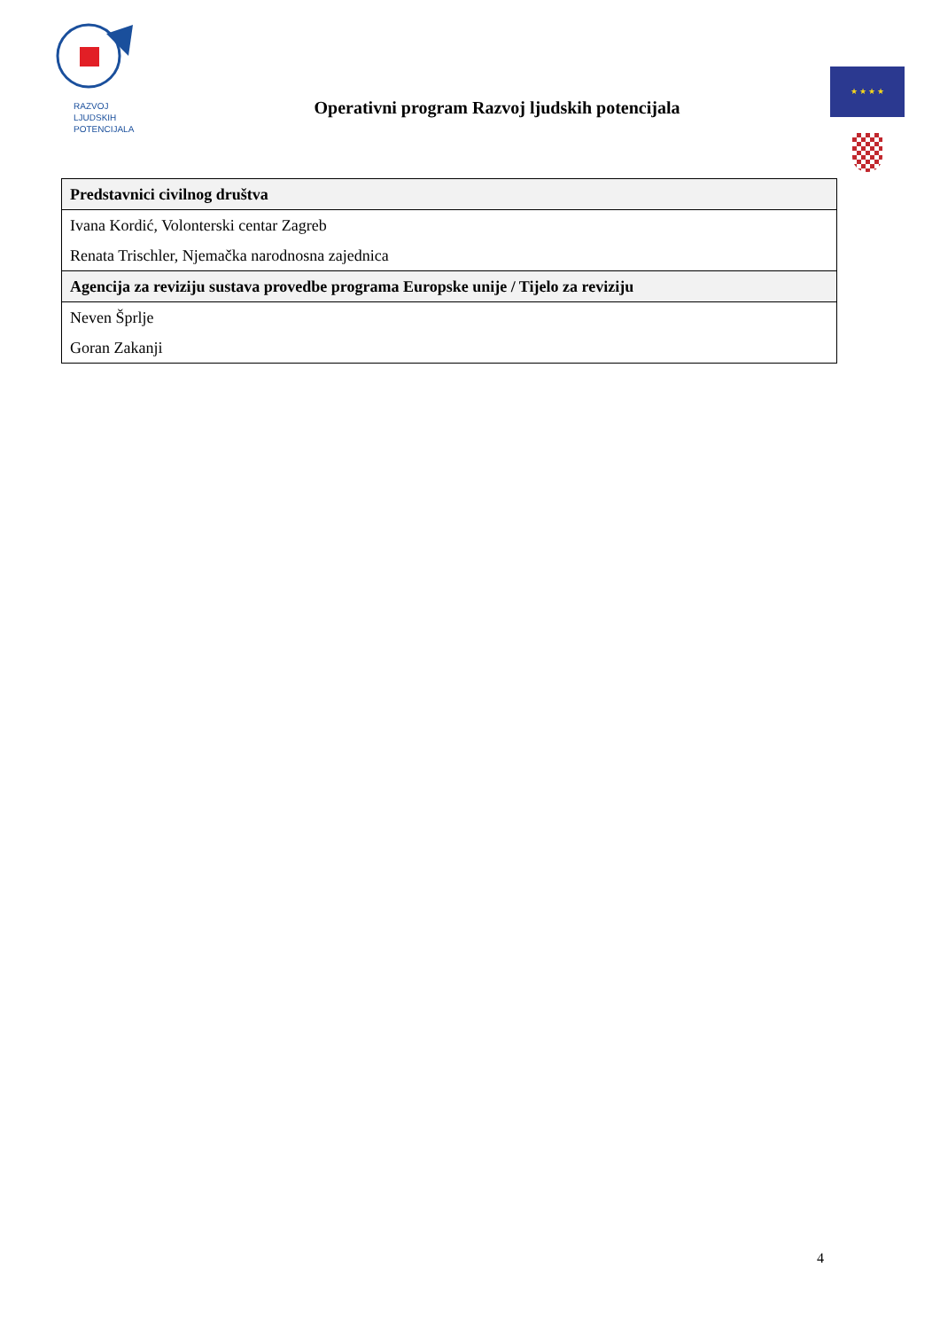RAZVOJ
LJUDSKIH
POTENCIJALA
Operativni program Razvoj ljudskih potencijala
★ ★ ★ ★
| Predstavnici civilnog društva |
| --- |
| Ivana Kordić, Volonterski centar Zagreb |
| Renata Trischler, Njemačka narodnosna zajednica |
| Agencija za reviziju sustava provedbe programa Europske unije / Tijelo za reviziju |
| Neven Šprlje |
| Goran Zakanji |
4